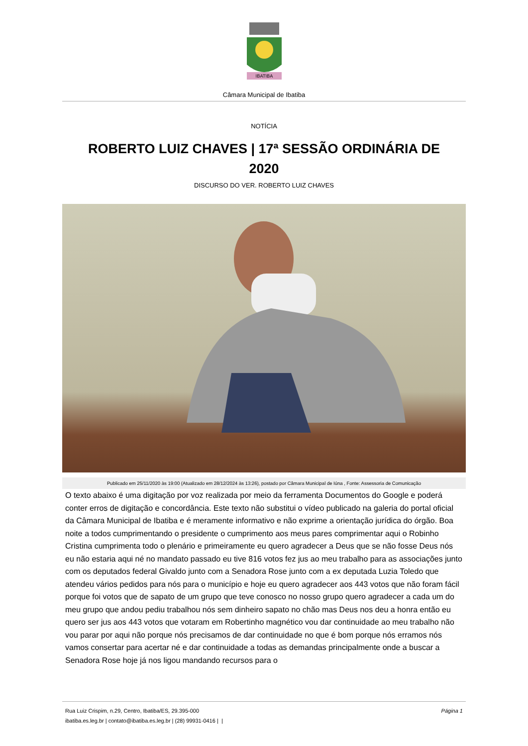IBATIBA
Câmara Municipal de Ibatiba
NOTÍCIA
ROBERTO LUIZ CHAVES | 17ª SESSÃO ORDINÁRIA DE 2020
DISCURSO DO VER. ROBERTO LUIZ CHAVES
Publicado em 25/11/2020 às 19:00 (Atualizado em 28/12/2024 às 13:26), postado por Câmara Municipal de Iúna , Fonte: Assessoria de Comunicação
O texto abaixo é uma digitação por voz realizada por meio da ferramenta Documentos do Google e poderá conter erros de digitação e concordância. Este texto não substitui o vídeo publicado na galeria do portal oficial da Câmara Municipal de Ibatiba e é meramente informativo e não exprime a orientação jurídica do órgão. Boa noite a todos cumprimentando o presidente o cumprimento aos meus pares comprimentar aqui o Robinho Cristina cumprimenta todo o plenário e primeiramente eu quero agradecer a Deus que se não fosse Deus nós eu não estaria aqui né no mandato passado eu tive 816 votos fez jus ao meu trabalho para as associações junto com os deputados federal Givaldo junto com a Senadora Rose junto com a ex deputada Luzia Toledo que atendeu vários pedidos para nós para o município e hoje eu quero agradecer aos 443 votos que não foram fácil porque foi votos que de sapato de um grupo que teve conosco no nosso grupo quero agradecer a cada um do meu grupo que andou pediu trabalhou nós sem dinheiro sapato no chão mas Deus nos deu a honra então eu quero ser jus aos 443 votos que votaram em Robertinho magnético vou dar continuidade ao meu trabalho não vou parar por aqui não porque nós precisamos de dar continuidade no que é bom porque nós erramos nós vamos consertar para acertar né e dar continuidade a todas as demandas principalmente onde a buscar a Senadora Rose hoje já nos ligou mandando recursos para o
Rua Luiz Crispim, n.29, Centro, Ibatiba/ES, 29.395-000 Página 1
ibatiba.es.leg.br | contato@ibatiba.es.leg.br | (28) 99931-0416 | |